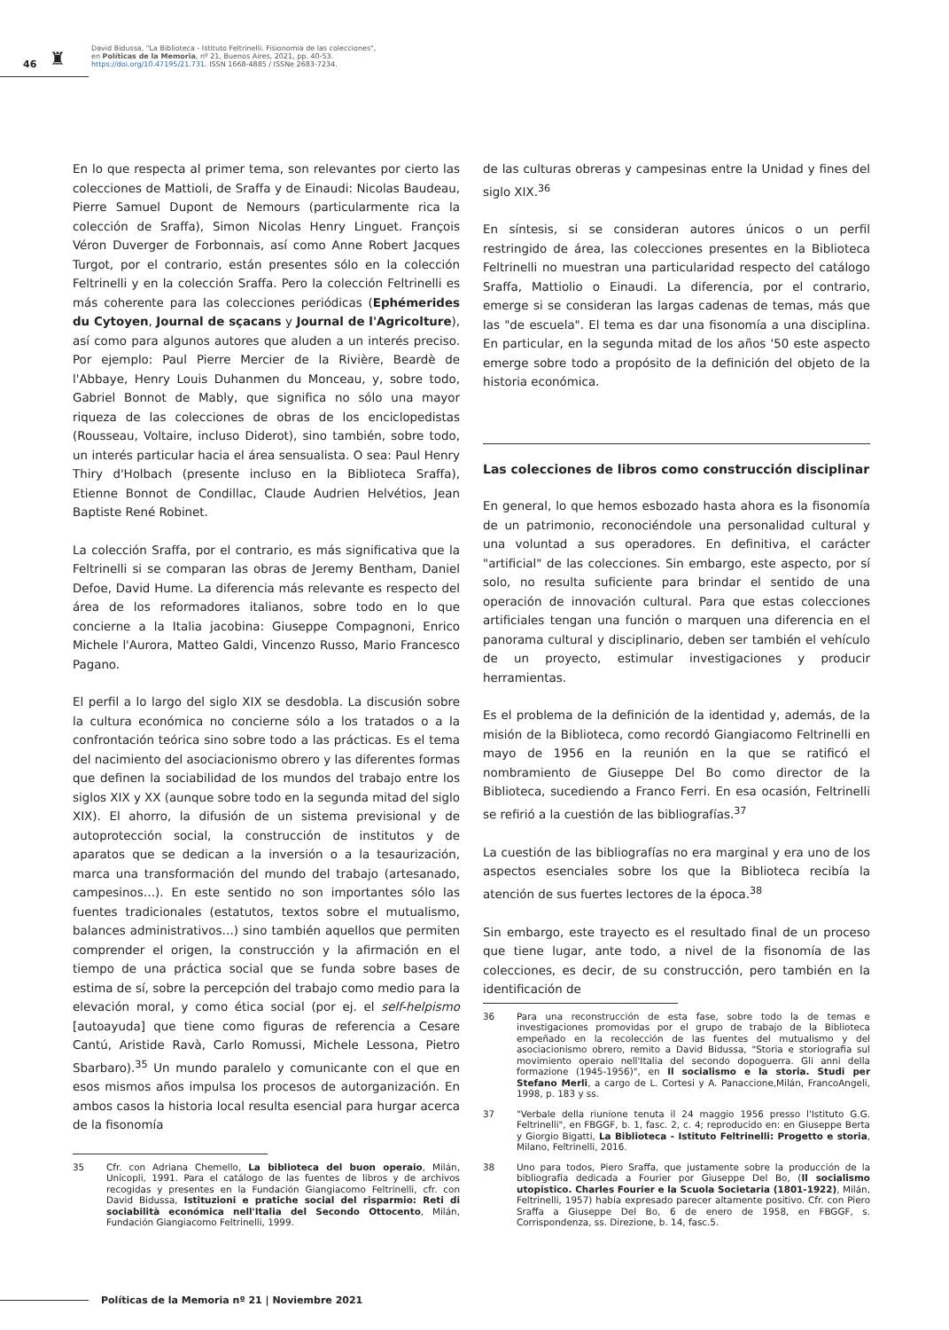46 ♜
David Bidussa, "La Biblioteca - Istituto Feltrinelli. Fisionomia de las colecciones",
en Políticas de la Memoria, nº 21, Buenos Aires, 2021, pp. 40-53.
https://doi.org/10.47195/21.731. ISSN 1668-4885 / ISSNe 2683-7234.
En lo que respecta al primer tema, son relevantes por cierto las colecciones de Mattioli, de Sraffa y de Einaudi: Nicolas Baudeau, Pierre Samuel Dupont de Nemours (particularmente rica la colección de Sraffa), Simon Nicolas Henry Linguet. François Véron Duverger de Forbonnais, así como Anne Robert Jacques Turgot, por el contrario, están presentes sólo en la colección Feltrinelli y en la colección Sraffa. Pero la colección Feltrinelli es más coherente para las colecciones periódicas (Ephémerides du Cytoyen, Journal de sçacans y Journal de l'Agricolture), así como para algunos autores que aluden a un interés preciso. Por ejemplo: Paul Pierre Mercier de la Rivière, Beardè de l'Abbaye, Henry Louis Duhanmen du Monceau, y, sobre todo, Gabriel Bonnot de Mably, que significa no sólo una mayor riqueza de las colecciones de obras de los enciclopedistas (Rousseau, Voltaire, incluso Diderot), sino también, sobre todo, un interés particular hacia el área sensualista. O sea: Paul Henry Thiry d'Holbach (presente incluso en la Biblioteca Sraffa), Etienne Bonnot de Condillac, Claude Audrien Helvétios, Jean Baptiste René Robinet.
La colección Sraffa, por el contrario, es más significativa que la Feltrinelli si se comparan las obras de Jeremy Bentham, Daniel Defoe, David Hume. La diferencia más relevante es respecto del área de los reformadores italianos, sobre todo en lo que concierne a la Italia jacobina: Giuseppe Compagnoni, Enrico Michele l'Aurora, Matteo Galdi, Vincenzo Russo, Mario Francesco Pagano.
El perfil a lo largo del siglo XIX se desdobla. La discusión sobre la cultura económica no concierne sólo a los tratados o a la confrontación teórica sino sobre todo a las prácticas. Es el tema del nacimiento del asociacionismo obrero y las diferentes formas que definen la sociabilidad de los mundos del trabajo entre los siglos XIX y XX (aunque sobre todo en la segunda mitad del siglo XIX). El ahorro, la difusión de un sistema previsional y de autoprotección social, la construcción de institutos y de aparatos que se dedican a la inversión o a la tesaurización, marca una transformación del mundo del trabajo (artesanado, campesinos…). En este sentido no son importantes sólo las fuentes tradicionales (estatutos, textos sobre el mutualismo, balances administrativos…) sino también aquellos que permiten comprender el origen, la construcción y la afirmación en el tiempo de una práctica social que se funda sobre bases de estima de sí, sobre la percepción del trabajo como medio para la elevación moral, y como ética social (por ej. el self-helpismo [autoayuda] que tiene como figuras de referencia a Cesare Cantú, Aristide Ravà, Carlo Romussi, Michele Lessona, Pietro Sbarbaro).<sup>35</sup> Un mundo paralelo y comunicante con el que en esos mismos años impulsa los procesos de autorganización. En ambos casos la historia local resulta esencial para hurgar acerca de la fisonomía
35 Cfr. con Adriana Chemello, La biblioteca del buon operaio, Milán, Unicopli, 1991. Para el catálogo de las fuentes de libros y de archivos recogidas y presentes en la Fundación Giangiacomo Feltrinelli, cfr. con David Bidussa, Istituzioni e pratiche social del risparmio: Reti di sociabilità económica nell'Italia del Secondo Ottocento, Milán, Fundación Giangiacomo Feltrinelli, 1999.
de las culturas obreras y campesinas entre la Unidad y fines del siglo XIX.<sup>36</sup>
En síntesis, si se consideran autores únicos o un perfil restringido de área, las colecciones presentes en la Biblioteca Feltrinelli no muestran una particularidad respecto del catálogo Sraffa, Mattiolio o Einaudi. La diferencia, por el contrario, emerge si se consideran las largas cadenas de temas, más que las "de escuela". El tema es dar una fisonomía a una disciplina. En particular, en la segunda mitad de los años '50 este aspecto emerge sobre todo a propósito de la definición del objeto de la historia económica.
Las colecciones de libros como construcción disciplinar
En general, lo que hemos esbozado hasta ahora es la fisonomía de un patrimonio, reconociéndole una personalidad cultural y una voluntad a sus operadores. En definitiva, el carácter "artificial" de las colecciones. Sin embargo, este aspecto, por sí solo, no resulta suficiente para brindar el sentido de una operación de innovación cultural. Para que estas colecciones artificiales tengan una función o marquen una diferencia en el panorama cultural y disciplinario, deben ser también el vehículo de un proyecto, estimular investigaciones y producir herramientas.
Es el problema de la definición de la identidad y, además, de la misión de la Biblioteca, como recordó Giangiacomo Feltrinelli en mayo de 1956 en la reunión en la que se ratificó el nombramiento de Giuseppe Del Bo como director de la Biblioteca, sucediendo a Franco Ferri. En esa ocasión, Feltrinelli se refirió a la cuestión de las bibliografías.<sup>37</sup>
La cuestión de las bibliografías no era marginal y era uno de los aspectos esenciales sobre los que la Biblioteca recibía la atención de sus fuertes lectores de la época.<sup>38</sup>
Sin embargo, este trayecto es el resultado final de un proceso que tiene lugar, ante todo, a nivel de la fisonomía de las colecciones, es decir, de su construcción, pero también en la identificación de
36 Para una reconstrucción de esta fase, sobre todo la de temas e investigaciones promovidas por el grupo de trabajo de la Biblioteca empeñado en la recolección de las fuentes del mutualismo y del asociacionismo obrero, remito a David Bidussa, "Storia e storiografia sul movimiento operaio nell'Italia del secondo dopoguerra. Gli anni della formazione (1945-1956)", en Il socialismo e la storia. Studi per Stefano Merli, a cargo de L. Cortesi y A. Panaccione,Milán, FrancoAngeli, 1998, p. 183 y ss.
37 "Verbale della riunione tenuta il 24 maggio 1956 presso l'Istituto G.G. Feltrinelli", en FBGGF, b. 1, fasc. 2, c. 4; reproducido en: en Giuseppe Berta y Giorgio Bigatti, La Biblioteca - Istituto Feltrinelli: Progetto e storia, Milano, Feltrinelli, 2016.
38 Uno para todos, Piero Sraffa, que justamente sobre la producción de la bibliografía dedicada a Fourier por Giuseppe Del Bo, (Il socialismo utopistico. Charles Fourier e la Scuola Societaria (1801-1922), Milán, Feltrinelli, 1957) había expresado parecer altamente positivo. Cfr. con Piero Sraffa a Giuseppe Del Bo, 6 de enero de 1958, en FBGGF, s. Corrispondenza, ss. Direzione, b. 14, fasc.5.
Políticas de la Memoria nº 21 | Noviembre 2021